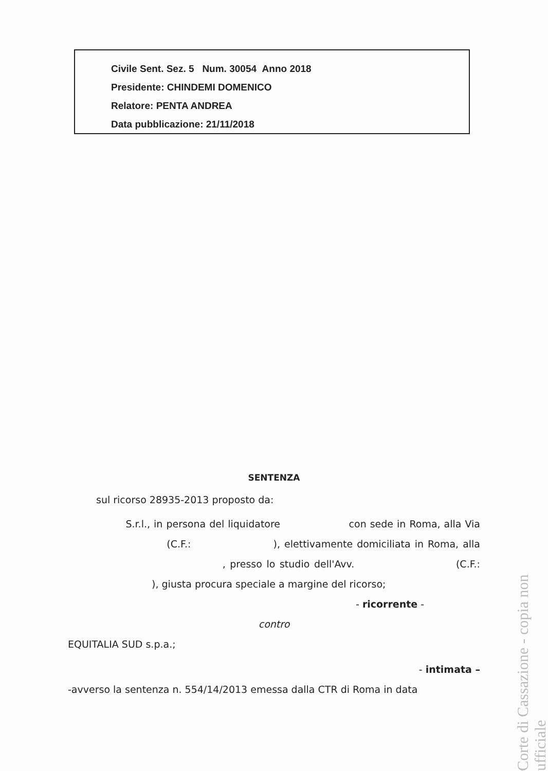Civile Sent. Sez. 5 Num. 30054 Anno 2018
Presidente: CHINDEMI DOMENICO
Relatore: PENTA ANDREA
Data pubblicazione: 21/11/2018
SENTENZA
sul ricorso 28935-2013 proposto da:
S.r.l., in persona del liquidatore con sede in Roma, alla Via (C.F.: ), elettivamente domiciliata in Roma, alla , presso lo studio dell'Avv. (C.F.: ), giusta procura speciale a margine del ricorso;
- ricorrente -
contro
EQUITALIA SUD s.p.a.;
- intimata –
-avverso la sentenza n. 554/14/2013 emessa dalla CTR di Roma in data
Corte di Cassazione - copia non ufficiale